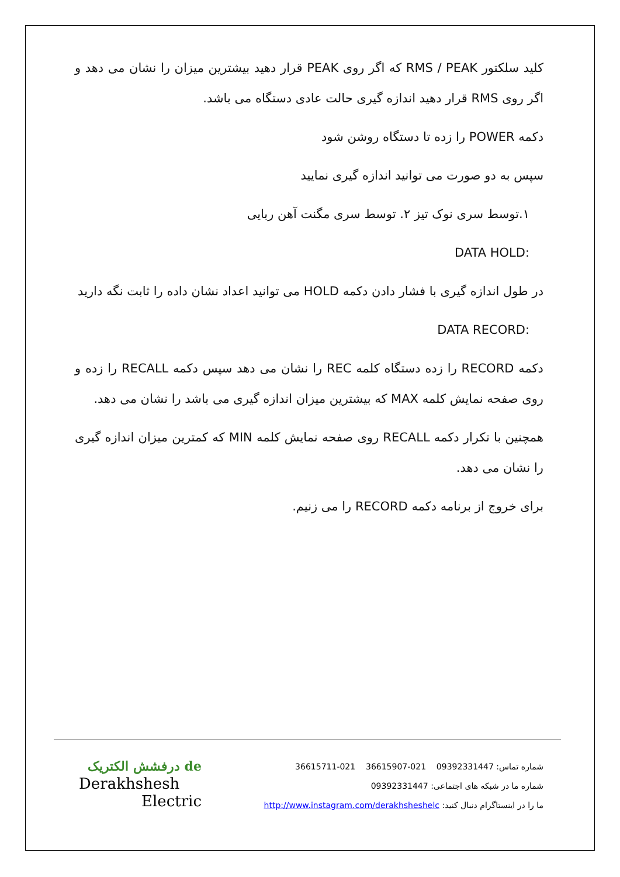کلید سلکتور RMS / PEAK که اگر روی PEAK قرار دهید بیشترین میزان را نشان می دهد و اگر روی RMS قرار دهید اندازه گیری حالت عادی دستگاه می باشد.
دکمه POWER را زده تا دستگاه روشن شود
سپس به دو صورت می توانید اندازه گیری نمایید
۱.توسط سری نوک تیز ۲. توسط سری مگنت آهن ربایی
:DATA HOLD
در طول اندازه گیری با فشار دادن دکمه HOLD می توانید اعداد نشان داده را ثابت نگه دارید
:DATA RECORD
دکمه RECORD را زده دستگاه کلمه REC را نشان می دهد سپس دکمه RECALL را زده و روی صفحه نمایش کلمه MAX که بیشترین میزان اندازه گیری می باشد را نشان می دهد.
همچنین با تکرار دکمه RECALL روی صفحه نمایش کلمه MIN که کمترین میزان اندازه گیری را نشان می دهد.
برای خروج از برنامه دکمه RECORD را می زنیم.
شماره تماس: 09392331447 021-36615907 021-36615711
شماره ما در شبکه های اجتماعی: 09392331447
ما را در اینستاگرام دنبال کنید: http://www.instagram.com/derakhsheshelc
de درفشش الکتریک
Derakhshesh
Electric